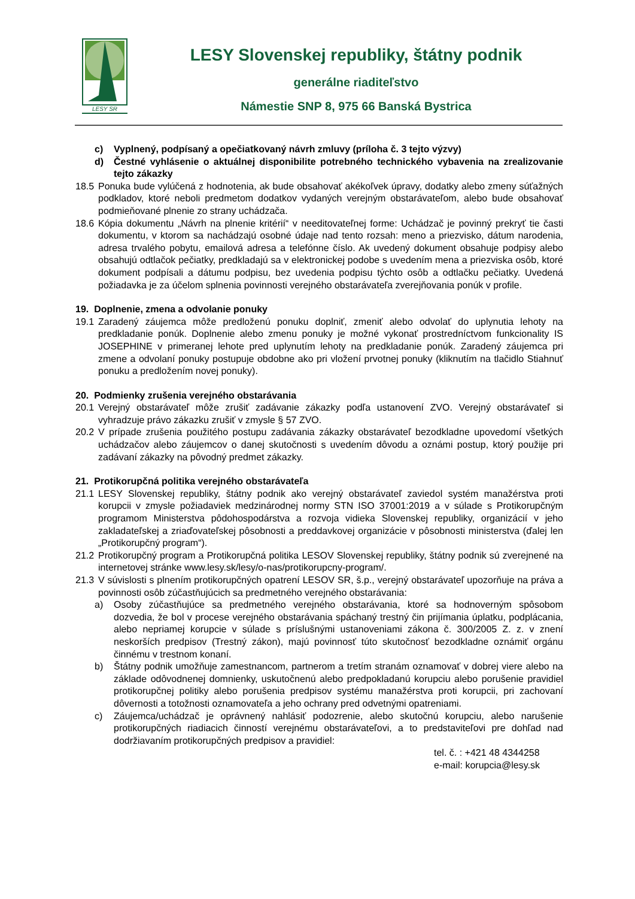LESY SR
LESY Slovenskej republiky, štátny podnik
generálne riaditeľstvo
Námestie SNP 8, 975 66 Banská Bystrica
c) Vyplnený, podpísaný a opečiatkovaný návrh zmluvy (príloha č. 3 tejto výzvy)
d) Čestné vyhlásenie o aktuálnej disponibilite potrebného technického vybavenia na zrealizovanie tejto zákazky
18.5 Ponuka bude vylúčená z hodnotenia, ak bude obsahovať akékoľvek úpravy, dodatky alebo zmeny súťažných podkladov, ktoré neboli predmetom dodatkov vydaných verejným obstarávateľom, alebo bude obsahovať podmieňované plnenie zo strany uchádzača.
18.6 Kópia dokumentu „Návrh na plnenie kritérií“ v needitovateľnej forme: Uchádzač je povinný prekryť tie časti dokumentu, v ktorom sa nachádzajú osobné údaje nad tento rozsah: meno a priezvisko, dátum narodenia, adresa trvalého pobytu, emailová adresa a telefónne číslo. Ak uvedený dokument obsahuje podpisy alebo obsahujú odtlačok pečiatky, predkladajú sa v elektronickej podobe s uvedením mena a priezviska osôb, ktoré dokument podpísali a dátumu podpisu, bez uvedenia podpisu týchto osôb a odtlačku pečiatky. Uvedená požiadavka je za účelom splnenia povinnosti verejného obstarávateľa zverejňovania ponúk v profile.
19. Doplnenie, zmena a odvolanie ponuky
19.1 Zaradený záujemca môže predloženú ponuku doplniť, zmeniť alebo odvolať do uplynutia lehoty na predkladanie ponúk. Doplnenie alebo zmenu ponuky je možné vykonať prostredníctvom funkcionality IS JOSEPHINE v primeranej lehote pred uplynutím lehoty na predkladanie ponúk. Zaradený záujemca pri zmene a odvolaní ponuky postupuje obdobne ako pri vložení prvotnej ponuky (kliknutím na tlačidlo Stiahnuť ponuku a predložením novej ponuky).
20. Podmienky zrušenia verejného obstarávania
20.1 Verejný obstarávateľ môže zrušiť zadávanie zákazky podľa ustanovení ZVO. Verejný obstarávateľ si vyhradzuje právo zákazku zrušiť v zmysle § 57 ZVO.
20.2 V prípade zrušenia použitého postupu zadávania zákazky obstarávateľ bezodkladne upovedomí všetkých uchádzačov alebo záujemcov o danej skutočnosti s uvedením dôvodu a oznámi postup, ktorý použije pri zadávaní zákazky na pôvodný predmet zákazky.
21. Protikorupčná politika verejného obstarávateľa
21.1 LESY Slovenskej republiky, štátny podnik ako verejný obstarávateľ zaviedol systém manažérstva proti korupcii v zmysle požiadaviek medzinárodnej normy STN ISO 37001:2019 a v súlade s Protikorupčným programom Ministerstva pôdohospodárstva a rozvoja vidieka Slovenskej republiky, organizácií v jeho zakladateľskej a zriaďovateľskej pôsobnosti a preddavkovej organizácie v pôsobnosti ministerstva (ďalej len „Protikorupčný program“).
21.2 Protikorupčný program a Protikorupčná politika LESOV Slovenskej republiky, štátny podnik sú zverejnené na internetovej stránke www.lesy.sk/lesy/o-nas/protikorupcny-program/.
21.3 V súvislosti s plnením protikorupčných opatrení LESOV SR, š.p., verejný obstarávateľ upozorňuje na práva a povinnosti osôb zúčastňujúcich sa predmetného verejného obstarávania:
a) Osoby zúčastňujúce sa predmetného verejného obstarávania, ktoré sa hodnoverným spôsobom dozvedia, že bol v procese verejného obstarávania spáchaný trestný čin prijímania úplatku, podplácania, alebo nepriamej korupcie v súlade s príslušnými ustanoveniami zákona č. 300/2005 Z. z. v znení neskorších predpisov (Trestný zákon), majú povinnosť túto skutočnosť bezodkladne oznámiť orgánu činnému v trestnom konaní.
b) Štátny podnik umožňuje zamestnancom, partnerom a tretím stranám oznamovať v dobrej viere alebo na základe odôvodnenej domnienky, uskutočnenú alebo predpokladanú korupciu alebo porušenie pravidiel protikorupčnej politiky alebo porušenia predpisov systému manažérstva proti korupcii, pri zachovaní dôvernosti a totožnosti oznamovateľa a jeho ochrany pred odvetnými opatreniami.
c) Záujemca/uchádzač je oprávnený nahlásiť podozrenie, alebo skutočnú korupciu, alebo narušenie protikorupčných riadiacich činností verejnému obstarávateľovi, a to predstaviteľovi pre dohľad nad dodržiavaním protikorupčných predpisov a pravidiel:
tel. č. : +421 48 4344258
e-mail: korupcia@lesy.sk